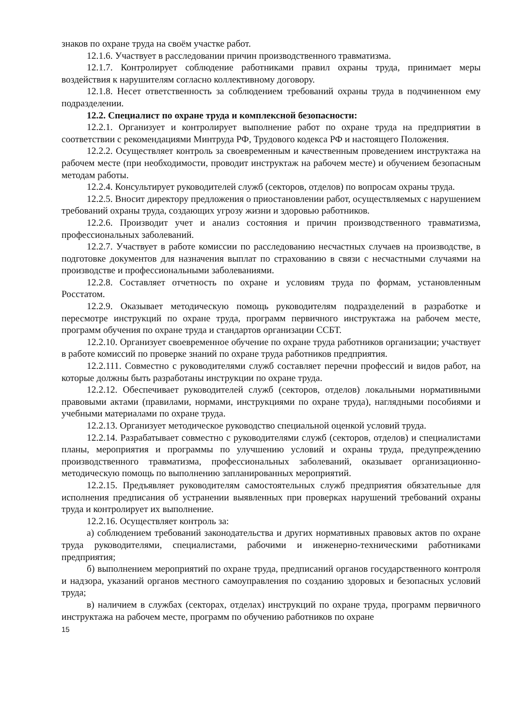знаков по охране труда на своём участке работ.
12.1.6. Участвует в расследовании причин производственного травматизма.
12.1.7. Контролирует соблюдение работниками правил охраны труда, принимает меры воздействия к нарушителям согласно коллективному договору.
12.1.8. Несет ответственность за соблюдением требований охраны труда в подчиненном ему подразделении.
12.2. Специалист по охране труда и комплексной безопасности:
12.2.1. Организует и контролирует выполнение работ по охране труда на предприятии в соответствии с рекомендациями Минтруда РФ, Трудового кодекса РФ и настоящего Положения.
12.2.2. Осуществляет контроль за своевременным и качественным проведением инструктажа на рабочем месте (при необходимости, проводит инструктаж на рабочем месте) и обучением безопасным методам работы.
12.2.4. Консультирует руководителей служб (секторов, отделов) по вопросам охраны труда.
12.2.5. Вносит директору предложения о приостановлении работ, осуществляемых с нарушением требований охраны труда, создающих угрозу жизни и здоровью работников.
12.2.6. Производит учет и анализ состояния и причин производственного травматизма, профессиональных заболеваний.
12.2.7. Участвует в работе комиссии по расследованию несчастных случаев на производстве, в подготовке документов для назначения выплат по страхованию в связи с несчастными случаями на производстве и профессиональными заболеваниями.
12.2.8. Составляет отчетность по охране и условиям труда по формам, установленным Росстатом.
12.2.9. Оказывает методическую помощь руководителям подразделений в разработке и пересмотре инструкций по охране труда, программ первичного инструктажа на рабочем месте, программ обучения по охране труда и стандартов организации ССБТ.
12.2.10. Организует своевременное обучение по охране труда работников организации; участвует в работе комиссий по проверке знаний по охране труда работников предприятия.
12.2.111. Совместно с руководителями служб составляет перечни профессий и видов работ, на которые должны быть разработаны инструкции по охране труда.
12.2.12. Обеспечивает руководителей служб (секторов, отделов) локальными нормативными правовыми актами (правилами, нормами, инструкциями по охране труда), наглядными пособиями и учебными материалами по охране труда.
12.2.13. Организует методическое руководство специальной оценкой условий труда.
12.2.14. Разрабатывает совместно с руководителями служб (секторов, отделов) и специалистами планы, мероприятия и программы по улучшению условий и охраны труда, предупреждению производственного травматизма, профессиональных заболеваний, оказывает организационно-методическую помощь по выполнению запланированных мероприятий.
12.2.15. Предъявляет руководителям самостоятельных служб предприятия обязательные для исполнения предписания об устранении выявленных при проверках нарушений требований охраны труда и контролирует их выполнение.
12.2.16. Осуществляет контроль за:
а) соблюдением требований законодательства и других нормативных правовых актов по охране труда руководителями, специалистами, рабочими и инженерно-техническими работниками предприятия;
б) выполнением мероприятий по охране труда, предписаний органов государственного контроля и надзора, указаний органов местного самоуправления по созданию здоровых и безопасных условий труда;
в) наличием в службах (секторах, отделах) инструкций по охране труда, программ первичного инструктажа на рабочем месте, программ по обучению работников по охране
15